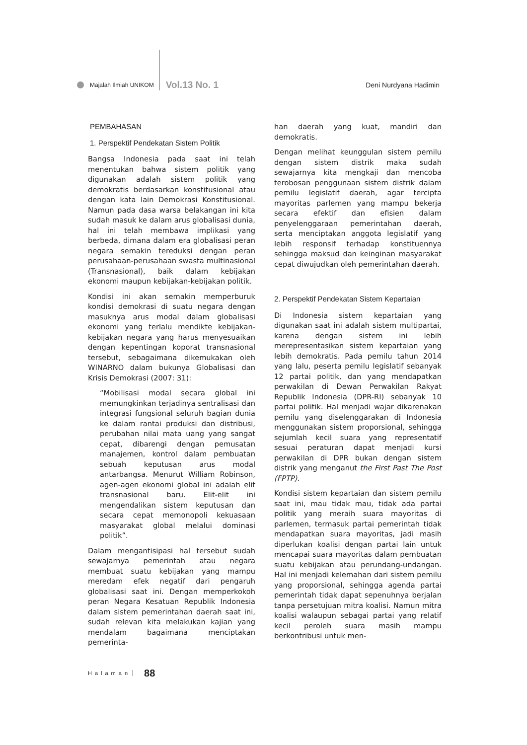Majalah Ilmiah UNIKOM Vol.13 No. 1 Deni Nurdyana Hadimin
PEMBAHASAN
1. Perspektif Pendekatan Sistem Politik
Bangsa Indonesia pada saat ini telah menentukan bahwa sistem politik yang digunakan adalah sistem politik yang demokratis berdasarkan konstitusional atau dengan kata lain Demokrasi Konstitusional. Namun pada dasa warsa belakangan ini kita sudah masuk ke dalam arus globalisasi dunia, hal ini telah membawa implikasi yang berbeda, dimana dalam era globalisasi peran negara semakin tereduksi dengan peran perusahaan-perusahaan swasta multinasional (Transnasional), baik dalam kebijakan ekonomi maupun kebijakan-kebijakan politik.
Kondisi ini akan semakin memperburuk kondisi demokrasi di suatu negara dengan masuknya arus modal dalam globalisasi ekonomi yang terlalu mendikte kebijakan-kebijakan negara yang harus menyesuaikan dengan kepentingan koporat transnasional tersebut, sebagaimana dikemukakan oleh WINARNO dalam bukunya Globalisasi dan Krisis Demokrasi (2007: 31):
“Mobilisasi modal secara global ini memungkinkan terjadinya sentralisasi dan integrasi fungsional seluruh bagian dunia ke dalam rantai produksi dan distribusi, perubahan nilai mata uang yang sangat cepat, dibarengi dengan pemusatan manajemen, kontrol dalam pembuatan sebuah keputusan arus modal antarbangsa. Menurut William Robinson, agen-agen ekonomi global ini adalah elit transnasional baru. Elit-elit ini mengendalikan sistem keputusan dan secara cepat memonopoli kekuasaan masyarakat global melalui dominasi politik”.
Dalam mengantisipasi hal tersebut sudah sewajarnya pemerintah atau negara membuat suatu kebijakan yang mampu meredam efek negatif dari pengaruh globalisasi saat ini. Dengan memperkokoh peran Negara Kesatuan Republik Indonesia dalam sistem pemerintahan daerah saat ini, sudah relevan kita melakukan kajian yang mendalam bagaimana menciptakan pemerinta-
han daerah yang kuat, mandiri dan demokratis.
Dengan melihat keunggulan sistem pemilu dengan sistem distrik maka sudah sewajarnya kita mengkaji dan mencoba terobosan penggunaan sistem distrik dalam pemilu legislatif daerah, agar tercipta mayoritas parlemen yang mampu bekerja secara efektif dan efisien dalam penyelenggaraan pemerintahan daerah, serta menciptakan anggota legislatif yang lebih responsif terhadap konstituennya sehingga maksud dan keinginan masyarakat cepat diwujudkan oleh pemerintahan daerah.
2. Perspektif Pendekatan Sistem Kepartaian
Di Indonesia sistem kepartaian yang digunakan saat ini adalah sistem multipartai, karena dengan sistem ini lebih merepresentasikan sistem kepartaian yang lebih demokratis. Pada pemilu tahun 2014 yang lalu, peserta pemilu legislatif sebanyak 12 partai politik, dan yang mendapatkan perwakilan di Dewan Perwakilan Rakyat Republik Indonesia (DPR-RI) sebanyak 10 partai politik. Hal menjadi wajar dikarenakan pemilu yang diselenggarakan di Indonesia menggunakan sistem proporsional, sehingga sejumlah kecil suara yang representatif sesuai peraturan dapat menjadi kursi perwakilan di DPR bukan dengan sistem distrik yang menganut the First Past The Post (FPTP).
Kondisi sistem kepartaian dan sistem pemilu saat ini, mau tidak mau, tidak ada partai politik yang meraih suara mayoritas di parlemen, termasuk partai pemerintah tidak mendapatkan suara mayoritas, jadi masih diperlukan koalisi dengan partai lain untuk mencapai suara mayoritas dalam pembuatan suatu kebijakan atau perundang-undangan. Hal ini menjadi kelemahan dari sistem pemilu yang proporsional, sehingga agenda partai pemerintah tidak dapat sepenuhnya berjalan tanpa persetujuan mitra koalisi. Namun mitra koalisi walaupun sebagai partai yang relatif kecil peroleh suara masih mampu berkontribusi untuk men-
Halaman 88